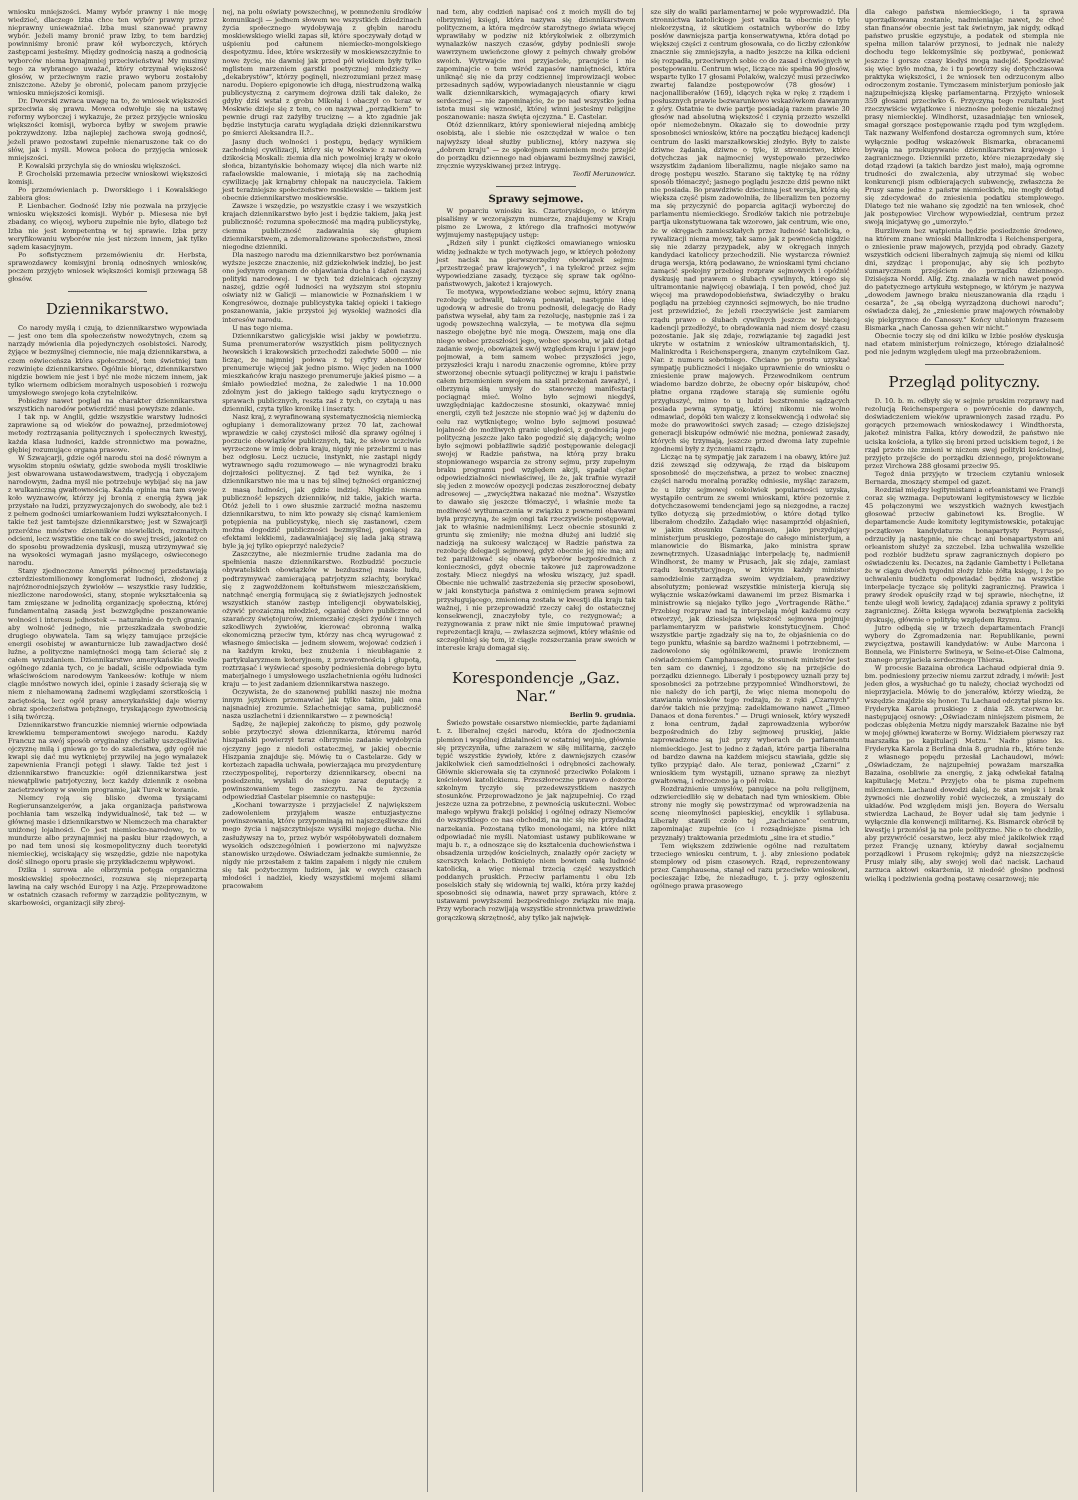wniosku mniejszości. Mamy wybór prawny i nie mogę wiedzieć, dlaczego Izba chce ten wybór prawny przez nieprawny unieważniać. Izba musi szanować prawny wybór. Jeżeli mamy bronić praw Izby, to tem bardziej powinniśmy bronić praw kół wyborczych, których zastępcami jesteśmy. Między godnością naszą a godnością wyborców niema bynajmniej przeciwieństwa! My musimy tego za wybranego uważać, który otrzymał większość głosów, w przeciwnym razie prawo wyboru zostałoby zniszczone. Ażeby je obronić, polecam panom przyjęcie wniosku mniejszości komisji.
Dr. Dworski zwraca uwagę na to, że wniosek większości sprzeciwia się prawu. Mowca odwołuje się na ustawę reformy wyborczej i wykazuje, że przez przyjęcie wniosku większości komisji, wyborca byłby w swojem prawie pokrzywdzony. Izba najlepiej zachowa swoją godność, jeżeli prawo pozostawi zupełnie nienaruszone tak co do słów, jak i myśli. Mowca poleca do przyjęcia wniosek mniejszości.
P. Kowalski przychyla się do wniosku większości.
P. Grocholski przemawia przeciw wnioskowi większości komisji.
Po przemówieniach p. Dworskiego i i Kowalskiego zabiera głos:
P. Lienbacher. Godność Izby nie pozwala na przyjęcie wniosku większości komisji. Wybór p. Miesesa nie był zbadany, co więcej, wyboru zupełnie nie było, dlatego też Izba nie jest kompetentną w tej sprawie. Izba przy weryfikowaniu wyborów nie jest niczem innem, jak tylko sądem kasacyjnym.
Po sofistycznem przemówieniu dr. Herbsta, sprawozdawcy komisyjni bronią odnośnych wniosków, poczem przyjęto wniosek większości komisji przewagą 58 głosów.
Dziennikarstwo.
Co narody myślą i czują, to dziennikarstwo wypowiada — jest ono tem dla społeczeństw nowożytnych, czem są narządy mówienia dla pojedynczych osobistości. Narody, żyjące w bezmyślnej ciemnocie, nie mają dziennikarstwa, a czem oświeceńsza która społeczność, tem świetniej tam rozwinięte dziennikarstwo. Ogólnie biorąc, dziennikarstwo nigdzie bowiem nie jest i być nie może niczem innem, jak tylko wiernem odbiciem moralnych usposobień i rozwoju umysłowego swojego koła czytelników.
Pobieżny nawet pogląd na charakter dziennikarstwa wszystkich narodów potwierdzić musi powyższe zdanie.
I tak np. w Anglii, gdzie wszystkie warstwy ludności zaprawione są od wieków do poważnej, przedmiotowej metody roztrząsania politycznych i społecznych kwestyj, każda klasa ludności, każde stronnictwo ma poważne, głębiej rozumujące organa prasowe.
W Szwajcarji, gdzie ogół narodu stoi na dość równym a wysokim stopniu oświaty, gdzie swoboda myśli troskliwie jest obwarowana ustawodawstwem, tradycją i obyczajem narodowym, żadna myśl nie potrzebuje wybijać się na jaw z wulkaniczną gwałtownością. Każda opinia ma tam swoje koło wyznawców, którzy jej bronią z energią żywą jak przystało na ludzi, przyzwyczajonych do swobody, ale też i z pełnem godności umiarkowaniem ludzi wykształconych. I takie też jest tamtejsze dziennikarstwo; jest w Szwajcarji przeróżne mnóstwo dzienników niewielkich, rozmaitych odcieni, lecz wszystkie one tak co do swej treści, jakoteż co do sposobu prowadzenia dyskusji, muszą utrzymywać się na wysokości wymagań jasno myślącego, oświeconego narodu.
Stany zjednoczone Ameryki północnej przedstawiają czterdziestomilionowy konglomerat ludności, złożonej z najróżnorodniejszych żywiołów — wszystkie rasy ludzkie, niezliczone narodowości, stany, stopnie wykształcenia są tam zmięszane w jednolitą organizację społeczną, której fundamentalną zasadą jest bezwzględne poszanowanie wolności i interesu jednostek — naturalnie do tych granic, aby wolność jednego, nie przeszkadzała swobodzie drugiego obywatela. Tam są więzy tamujące przejście energii osobistej w awanturnicze lub zawadjactwo dość luźne, a polityczne namiętności mogą tam ścierać się z całem wyuzdaniem. Dziennikarstwo amerykańskie wedle ogólnego zdania tych, co je badali, ściśle odpowiada tym właściwościom narodowym Yankeesów: kotłuje w niem ciągle mnóstwo nowych idei, opinie i zasady ścierają się w niem z niehamowaną żadnemi względami szorstkością i zaciętością, lecz ogół prasy amerykańskiej daje wierny obraz społeczeństwa potężnego, tryskającego żywotnością i siłą twórczą.
Dziennikarstwo francuzkie niemniej wiernie odpowiada krewkiemu temperamentowi swojego narodu. Każdy Francuz na swój sposób oryginalny chciałby uszczęśliwiać ojczyznę milą i gniewa go to do szaleństwa, gdy ogół nie kwapi się dać mu wytkniętej przywilej na jego wynalazek zapewnienia Francji potęgi i sławy. Takie też jest i dziennikarstwo francuzkie: ogół dziennikarstwa jest niewątpliwie patrjotyczny, lecz każdy dziennik z osobna zacietrzewiony w swoim programie, jak Turek w koranie.
Niemcy roją się blisko dwoma tysiącami Regierunsanzeigerów, a jaka organizacja państwowa pochłania tam wszelką indywidualność, tak też — w głównej masie i dziennikarstwo w Niemczech ma charakter uniżonej lojalności. Co jest niemiecko-narodowe, to w mundurze albo przynajmniej na pasku biur rządowych, a po nad tem unosi się kosmopolityczny duch teoretyki niemieckiej, wciskający się wszędzie, gdzie nie napotyka dość silnego oporu prasie się przykładczemu wpływowi.
Dzika i surowa ale olbrzymia potęga organiczna moskiewskiej społeczności, rozsuwa się nieprzepartą lawiną na cały wschód Europy i na Azję. Przeprowadzone w ostatnich czasach reformy w zarządzie politycznym, w skarbowości, organizacji siły zbroj-
nej, na polu oświaty powszechnej, w pomnożeniu środków komunikacji — jednem słowem we wszystkich dziedzinach życia społecznego wydobywają z głębin narodu moskiewskiego wielki zapas sił, które spoczywały dotąd w uśpieniu pod całunem niemiecko-mongolskiego despotyzmu. Idee, które wskrzesiły w moskiewszczyźnie to nowe życie, nie dawniej jak przed pół wiekiem były tylko mglistem marzeniem garstki poetycznej młodzieży — „dekabrystów“, którzy poginęli, niezrozumiani przez masę narodu. Dopiero epigonowie ich długą, niestrudzoną walką publicystyczną z carymem dojrowa dzili tak daleko, że gdyby dziś wstał z grobu Mikołaj i obaczył co teraz w Moskwie dzieje się z tem, co on nazywał „porządkiem“ to pewnie drugi raz zażyłby truciznę — a kto zgadnie jak będzie instytucja caratu wyglądała dzięki dziennikarstwu po śmierci Aleksandra II.?..
Jasny duch wolności i postępu, będący wynikiem zachodniej cywilizacji, który się w Moskwie z narodową dzikością Moskali: ziemia dla nich powolniej krąży w około słońca, bizantyńskie bohomazy więcej dla nich warte niż rafaelowskie malowanie, i miotają się na zachodnią cywilizację jak krnąbrny chłopak na nauczyciela. Takiem jest teraźniejsze społeczeństwo moskiewskie — takiem jest obecnie dziennikarstwo moskiewskie.
Zawsze i wszędzie, po wszystkie czasy i we wszystkich krajach dziennikarstwo było jest i będzie takiem, jaką jest publiczność: rozumna społeczność ma mądrą publicystykę, ciemna publiczność zadawalnia się głupiem dziennikarstwem, a zdemoralizowane społeczeństwo, znosi niegodne dzienniki.
Dla naszego narodu ma dziennikarstwo bez porównania wyższe jeszcze znaczenie, niż gdziekolwiek indziej, bo jest ono jedynym organem do objawiania ducha i dążeń naszej polityki narodowej. I w tych też dzielnicach ojczyzny naszej, gdzie ogół ludności na wyższym stoi stopniu oświaty niż w Galicji — mianowicie w Poznańskiem i w Kongresówce, doznaje publicystyka takiej opieki i takiego poszanowania, jakie przystoi jej wysokiej ważności dla interesów narodu.
U nas tego niema.
Dziennikarstwo galicyjskie wisi jakby w powietrzu. Suma prenumeratorów wszystkich pism politycznych lwowskich i krakowskich przechodzi zaledwie 5000 — nie licząc, że najmniej połowa z tej cyfry abonentów prenumeruje więcej jak jedno pismo. Więc jeden na 1000 mieszkańców kraju naszego prenumeruje jakieś pismo — a śmiało powiedzieć można, że zaledwie 1 na 10.000 zdolnym jest do jakiego takiego sądu krytycznego o sprawach publicznych, reszta zaś z tych, co czytają u nas dzienniki, czyta tylko kronikę i inseraty.
Nasz kraj, z wyrafinowaną systematycznością niemiecką ogłupiany i demoralizowany przez 70 lat, zachował wprawdzie w całej czystości miłość dla sprawy ogólnej i poczucie obowiązków publicznych, tak, że słowo uczciwie wyrzeczone w imię dobra kraju, nigdy nie przebrzmi u nas bez odgłosu. Lecz uczucie, instynkt, nie zastąpi nigdy wytrawnego sądu rozumowego — nie wynagrodzi braku dojrzałości politycznej. Z tąd też wynika, że i dziennikarstwo nie ma u nas tej silnej tężności organicznej z masą ludności, jak gdzie indziej. Nigdzie niema publiczność lepszych dzienników, niż takie, jakich warta. Otóż jeżeli to i owo słusznie zarzucić można naszemu dziennikarstwu, to nim kto poważy się cisnąć kamieniem potępienia na publicystykę, niech się zastanowi, czem można dogodzić publiczności bezmyślnej, goniącej za efektami lekkiemi, zadawalniającej się lada jaką strawą byle ją jej tylko opieprzyć należycie?
Zaszczytne, ale niezmiernie trudne zadania ma do spełnienia nasze dziennikarstwo. Rozbudzić poczucie obywatelskich obowiązków w bezdusznej masie ludu, podtrzymywać zamierającą patrjotyzm szlachty, borykać się z zagwożdżonem kołtuństwem mieszczańskiem, natchnąć energią formującą się z światlejszych jednostek wszystkich stanów zastęp inteligencji obywatelskiej, ożywić prozaiczną młodzież, oganiać dobro publiczne od szarańczy świętojurców, zniemczałej części żydów i innych szkodliwych żywiołów, kierować obronną walką ekonomiczną przeciw tym, którzy nas chcą wyrugować z własnego śmieciska — jednem słowem, wojować codzień i na każdym kroku, bez znużenia i nieubłaganie z partykularyzmem koteryjnem, z przewrotnością i głupotą, roztrząsać i wyświecać sposoby podniesienia dobrego bytu materjalnego i umysłowego uszlachetnienia ogółu ludności kraju — to jest zadaniem dziennikarstwa naszego.
Oczywista, że do szanownej publiki naszej nie można innym językiem przemawiać jak tylko takim, jaki ona najsnadniej zrozumie. Szlachetniejąc sama, publiczność nasza uszlachetni i dziennikarstwo — z pewnością!
Sądzę, że najlepiej zakończę to pismo, gdy pozwolę sobie przytoczyć słowa dziennikarza, któremu naród hiszpański powierzył teraz olbrzymie zadanie wydobycia ojczyzny jego z niedoli ostatecznej, w jakiej obecnie Hiszpania znajduje się. Mówię tu o Castelarze. Gdy w kortezach zapadła uchwała, powierzająca mu prezydenturę rzeczypospolitej, reporterzy dziennikarscy, obecni na posiedzeniu, wysłali do niego zaraz deputację z powinszowaniem tego zaszczytu. Na te życzenia odpowiedział Castelar pisemnie co następuje:
„Kochani towarzysze i przyjaciele! Z największem zadowoleniem przyjąłem wasze entuzjastyczne powinszowania, które przypominają mi najszczęśliwsze dni mego życia i najszczytniejsze wysiłki mojego ducha. Nie zasłużywszy na to, przez wybór współobywateli doznałem wysokich odszczególnień i powierzono mi najwyższe stanowisko urzędowe. Oświadczam jednakże sumiennie, że nigdy nie przestałem z takim zapałem i nigdy nie czułem się tak pożytecznym ludziom, jak w owych czasach młodości i nadziei, kiedy wszystkiemi mojemi siłami pracowałem
nad tem, aby codzień napisać coś z moich myśli do tej olbrzymiej księgi, która nazywa się dziennikarstwem politycznem, a która mędrców starożytnego świata więcej wprawiłaby w podziw niż którykolwiek z olbrzymich wynalazków naszych czasów, gdyby podnieśli swoje wawrzynem uwieńczone głowy z pełnych chwały grobów swoich. Wytrwajcie moi przyjaciele, pracujcie i nie zapominajcie o tem wśród zapasów namiętności, która uniknąć się nie da przy codziennej improwizacji wobec przesadnych sądów, wypowiadanych nieustannie w ciągu walk dziennikarskich, wymagających ofiary krwi serdecznej — nie zapominajcie, że po nad wszystko jedna istota musi się wznosić, której winni jesteśmy religijne poszanowanie: nasza święta ojczyzna.“ E. Castelar.
Otóż dziennikarz, który sponiewierał niejedną ambicję osobistą, ale i siebie nie oszczędzał w walce o ten najwyższy ideał służby publicznej, który nazywa się „dobrem kraju“ — ze spokojnem sumieniem może przejść do porządku dziennego nad objawami bezmyślnej zawiści, zręcznie wyzyskiwanej przez intrygę.
Teofil Merunowicz.
Sprawy sejmowe.
W poparciu wniosku ks. Czartoryskiego, o którym pisaliśmy w wczorajszym numerze, znajdujemy w Kraju pismo ze Lwowa, z którego dla trafności motywów wyjmujemy następujący ustęp:
„Rdzeń siły i punkt ciężkości omawianego wniosku widzę jednakże w tych motywach jego, w których położony jest nacisk na pierwszorzędny obowiązek sejmu: „przestrzegać praw krajowych“, i na tylekroć przez sejm wypowiedziane zasady, tyczące się spraw tak ogólno-państwowych, jakoteż i krajowych.
Te motywa, wypowiedziane wobec sejmu, który znaną rezolucję uchwalił, takową ponawiał, następnie ideę ugodową w adresie do tronu podnosił, delegację do Rady państwa wysełał, aby tam za rezolucję, następnie zaś i za ugodę powszechną walczyła, — te motywa dla sejmu naszego obojętne być nie mogą. Owszem, mają one dla niego wobec przeszłości jego, wobec sposobu, w jaki dotąd zadanie swoje, obowiązek swój względem kraju i praw jego pojmował, a tem samem wobec przyszłości jego, przyszłości kraju i narodu znaczenie ogromne, które przy stworzonej obecnie sytuacji politycznej w kraju i państwie całem brzemieniem swojem na szali przekonań zaważyć, i olbrzymią siłą umysły do stanowczej manifestacji pociągnąć mieć. Wolno było sejmowi niegdyś, uwzględniając każdoczesne stosunki, okazywać mniej energii, czyli też jeszcze nie stopnio wać jej w dążeniu do celu raz wytkniętego; wolno było sejmowi posuwać lojalność do możliwych granic uległości, z godnością jego polityczną jeszcze jako tako pogodzić się dających; wolno było sejmowi pobłażliwie sądzić postępowanie delegacji swojej w Radzie państwa, na którą przy braku stopniowanego wsparcia ze strony sejmu, przy zupełnym braku programu pod względem akcji, spadał ciężar odpowiedzialności niewłaściwej, ile że, jak trafnie wyraził się jeden z mowców opozycji podczas zeszłorocznej debaty adresowej — „zwyciężtwa nakazać nie można“. Wszystko to dawało się jeszcze tłómaczyć, i właśnie może ta możliwość wytłumaczenia w związku z pewnemi obawami była przyczyną, że sejm ongi tak rzeczywiście postępował, jak to właśnie nadmieniliśmy. Lecz obecnie stosunki z gruntu się zmieniły; nie można dłużej ani ludzić się nadzieją na sukcesy walczącej w Radzie państwa za rezolucję delegacji sejmowej, gdyż obecnie jej nie ma; ani też paraliżować się obawą wyborów bezpośrednich z konieczności, gdyż obecnie takowe już zaprowadzone zostały. Miecz niegdyś na włosku wiszący, już spadł. Obecnie nie uchwalić zastrzeżenia się przeciw sposobowi, w jaki konstytucja państwa z ominięciem prawa sejmowi przysługującego, zmienioną została w kwestji dla kraju tak ważnej, i nie przeprowadzić rzeczy całej do ostatecznej konsekwencji, znaczyłoby tyle, co rezygnować; a rezygnowania z praw nikt nie śmie imputować prawnej reprezentacji kraju, — zwłaszcza sejmowi, który właśnie od szczególniej się tem, iż ciągle rozszerzania praw swoich w interesie kraju domagał się.
Korespondencje „Gaz. Nar.“
Berlin 9. grudnia.
Świeżo powstałe cesarstwo niemieckie, parte żądaniami t. z. liberalnej części narodu, która do zjednoczenia plemion i wspólnej działalności w ostatniej wojnie, głównie się przyczyniła, ufne zarazem w siłę militarną, zaczęło tępić wszystkie żywioły, które z dawniejszych czasów jakikolwiek cień samodzielności i odrębności zachowały. Głównie skierowała się ta czynność przeciwko Polakom i kościołowi katolickiemu. Przeszłoroczne prawo o dozorze szkolnym tyczyło się przedewszystkiem naszych stosunków. Przeprowadzono je jak najzupełniej. Co rząd jeszcze uzna za potrzebne, z pewnością uskuteczni. Wobec małego wpływu frakcji polskiej i ogólnej odrazy Niemców do wszystkiego co nas obchodzi, na nic się nie przydadzą narzekania. Pozostaną tylko monologami, na które nikt odpowiadać nie myśli. Natomiast ustawy publikowane w maju b. r., a odnoszące się do kształcenia duchowieństwa i obsadzenia urzędów kościelnych, znalazły opór zacięty w szerszych kołach. Dotknięto niem bowiem całą ludność katolicką, a więc niemal trzecią część wszystkich poddanych pruskich. Przeciw parlamentu i obu Izb poselskich stały się widownią tej walki, która przy każdej sposobności się odnawia, nawet przy sprawach, które z ustawami powyższemi bezpośredniego związku nie mają. Przy wyborach rozwijają wszystkie stronnictwa prawdziwie gorączkową skrzętność, aby tylko jak najwięk-
sze siły do walki parlamentarnej w pole wyprowadzić. Dla stronnictwa katolickiego jest walka ta obecnie o tyle niekorzystną, iż skutkiem ostatnich wyborów do Izby posłów dawniejsza partja konserwatywna, która dotąd po większej części z centrum głosowała, co do liczby członków znacznie się zmniejszyła, a nadto jeszcze na kilka odcieni się rozpadła, przeciwnych sobie co do zasad i chwiejnych w postępowaniu. Centrum więc, liczące nie spełna 90 głosów, wsparte tylko 17 głosami Polaków, walczyć musi przeciwko zwartej falandze postępowców (78 głosów) i nacjonalliberałów (169), idących ręka w rękę z rządem i posłusznych prawie bezwarunkowo wskazówkom dawanym z góry. Ostatnie te dwie partje posiadają razem prawie 30 głosów nad absolutną większość i czynią przezto wszelki opór niemożebnym. Okazało się to dowodnie przy sposobności wniosków, które na początku bieżącej kadencji centrum do laski marszałkowskiej złożyło. Były to zaiste dziwne żądania, dziwne o tyle, iż stronnictwo, które dotychczas jak najmocniej występowało przeciwko wszystkim żądaniom liberalizmu, nagle niejako samo na drogę postępu weszło. Starano się taktykę tę na różny sposób tłómaczyć; jasnego poglądu jeszcze dziś pewno nikt nie posiada. Bo prawdziwie dziecinną jest wersja, którą się większa część pism zadowolniła, że liberalizm ten pozorny ma się przyczynić do poparcia agitacji wyborczej do parlamentu niemieckiego. Środków takich nie potrzebuje partja ukonstytuowana tak wzorowo, jak centrum, wie ono, że w okręgach zamieszkałych przez ludność katolicką, o rywalizacji niema mowy, tak samo jak z pewnością nigdzie się nie zdarzy przypadek, aby w okręgach innych kandydaci katoliccy przechodzili. Nie wystarcza również druga wersja, którą podawano, że wnioskami tymi chciano zamącić spokojny przebieg rozpraw sejmowych i opóźnić dyskusję nad prawem o ślubach cywilnych, którego się ultramontanie najwięcej obawiają. I ten powód, choć już więcej ma prawdopodobieństwa, świadczyłby o braku poglądu na przebieg czynności sejmowych, bo nie trudno jest przewidzieć, że jeżeli rzeczywiście jest zamiarem rządu prawo o ślubach cywilnych jeszcze w bieżącej kadencji przedłożyć, to obrądowania nad niem dosyć czasu pozostanie. Jak się zdaje, rozwiązanie tej zagadki jest ukryte w ostatnim z wniosków ultramontańskich, tj. Malinkrodta i Reichenspergera, znanym czytelnikom Gaz. Nar. z numeru sobotniego. Chciano po prostu uzyskać sympatję publiczności i niejako uprawnienie do wniosku o zniesienie praw majowych. Przewodnikom centrum wiadomo bardzo dobrze, że obecny opór biskupów, choć płatne organa rządowe starają się sumienie ogółu przygłuszyć, mimo to u ludzi bezstronnie sądzących posiada pewną sympatję, której nikomu nie wolno odmawiać, dopóki ten walczy z konsekwencją i odwołać się może do prawowitości swych zasad; — czego dzisiejszej generacji biskupów odmówić nie można, ponieważ zasady, których się trzymają, jeszcze przed dwoma laty zupełnie zgodnemi były z życzeniami rządu.
Licząc na tę sympatję jak zarazem i na obawy, które już dziś zewsząd się odzywają, że rząd da biskupom sposobność do męczeństwa, a przez to wobec znacznej części narodu moralną porażkę odniesie, myśląc zarazem, że u Izby sejmowej cokolwiek popularności uzyska, wystąpiło centrum ze swemi wnioskami, które pozornie z dotychczasowemi tendencjami jego są niezgodne, a raczej tylko dotyczą się przedmiotów, o które dotąd tylko liberałom chodziło. Zażądało więc nasamprzód objaśnień, w jakim stosunku Camphausen, jako prezydujący ministerjum pruskiego, pozostaje do całego ministerjum, a mianowicie do Bismarka, jako ministra spraw zewnętrznych. Uzasadniając interpelację tę, nadmienił Windhorst, że mamy w Prusach, jak się zdaje, zamiast rządu konstytucyjnego, w którym każdy minister samodzielnie zarządza swoim wydziałem, prawdziwy absolutyzm; ponieważ wszystkie ministerja kierują się wyłącznie wskazówkami dawanemi im przez Bismarka i ministrowie są niejako tylko jego „Vortragende Räthe.“ Przebieg rozpraw nad tą interpelają mógł każdemu oczy otworzyć, jak dziesiejsza większość sejmowa pojmuje parlamentaryzm w państwie konstytucyjnem. Choć wszystkie partje zgadzały się na to, że objaśnienia co do tego punktu, właśnie są bardzo ważnemi i potrzebnemi, — zadowolono się ogólnikowemi, prawie ironicznem oświadczeniem Camphausena, że stosunek ministrów jest ten sam co dawniej, i zgodzono się na przejście do porządku dziennego. Liberały i postępowcy uznali przy tej sposobności za potrzebne przypomnieć Windhorstowi, że nie należy do ich partji, że więc niema monopolu do stawiania wniosków tego rodzaju, że z ręki „Czarnych“ darów takich nie przyjmą: zadeklamowano nawet „Timeo Danaos et dona ferentes.“ — Drugi wniosek, który wyszedł z łona centrum, żądał zaprowadzenia wyborów bezpośrednich do Izby sejmowej pruskiej, jakie zaprowadzone są już przy wyborach do parlamentu niemieckiego. Jest to jedno z żądań, które partja liberalna od bardzo dawna na każdem miejscu stawiała, gdzie się tylko przypiąć dało. Ale teraz, ponieważ „Czarni“ z wnioskiem tym wystąpili, uznano sprawę za niezbyt gwałtowną, i odroczono ją o pół roku.
Rozdrażnienie umysłów, panujące na polu religijnem, odzwierciedliło się w debatach nad tym wnioskiem. Obie strony nie mogły się powstrzymać od wprowadzenia na scenę nieomylności papieskiej, encyklik i syllabusa. Liberały stawili czoło tej „zachciance“ centrum, zapominając zupełnie (co i rozsądniejsze pisma ich przyznały) traktowania przedmiotu „sine ira et studio.“
Tem większem zdziwienie ogólne nad rezultatem trzeciego wniosku centrum, t. j. aby zniesiono podatek stemplowy od pism czasowych. Rząd, reprezentowany przez Camphausena, stanął od razu przeciwko wnioskowi, pocieszając Izbę, że niezadługo, t. j. przy ogłoszeniu ogólnego prawa prasowego
dla całego państwa niemieckiego, i ta sprawa uporządkowaną zostanie, nadmieniając nawet, że choć stan finansów obecnie jest tak świetnym, jak nigdy, odkąd państwo pruskie egzystuje, a podatek od stempla nie spełna milion talarów przynosi, to jednak nie należy dochodu tego lekkomyślnie się pozbywać, ponieważ jeszcze i gorsze czasy kiedyś mogą nadejść. Spodziewać się więc było można, że i tu powtórzy się dotychczasowa praktyka większości, i że wniosek ten odrzuconym albo odroczonym zostanie. Tymczasem ministerjum poniosło jak najzupełniejszą klęskę parlamentarną. Przyjęto wniosek 359 głosami przeciwko 6. Przyczyną tego rezultatu jest rzeczywiście wyjątkowe i nieznośne położenie niezależnej prasy niemieckiej. Windhorst, uzasadniając ten wniosek, smagał gorszące postępowanie rządu pod tym względem. Tak nazwany Welfenfond dostarcza ogromnych sum, które wyłącznie podług wskazówek Bismarka, obracanemi bywają na przekupywanie dziennikarstwa krajowego i zagranicznego. Dzienniki przeto, które niezaprzedały się dotąd rządowi (a takich bardzo jest mało), mają ogromne trudności do zwalczenia, aby utrzymać się wobec konkurencji pism odbierających subwencję, zwłaszcza że Prusy same jedne z państw niemieckich, nie mogły dotąd się zdecydować do zniesienia podatku stemplowego. Dlatego też nie wahano się zgodzić na ten wniosek, choć jak postępowiec Virchow wypowiedział, centrum przez swoją inicjatywę go „umorzyło.“
Burzliwem bez wątpienia będzie posiedzenie środowe, na którem znane wnioski Mallinkrodta i Reichenspergera, o zniesienie praw majowych, przyjdą pod obrady. Gazety wszystkich odcieni liberalnych zajmują się niemi od kilku dni, szydząc i proponując, aby się ich pozbyto sumarycznem przejściem do porządku dziennego. Dzisiejsza Nordd. Allg. Ztg. znalazła w nich nawet powód do patetycznego artykułu wstępnego, w którym je nazywa „dowodem jawnego braku nieuszanowania dla rządu i cesarza“, że „są obelgą wyrządzoną duchowi narodu“; oświadcza dalej, że „zniesienie praw majowych równałoby się pielgrzymce do Canossy.“ Końcy ulubionym frazesem Bismarka „nach Canossa gehen wir nicht.“
Obecnie toczy się od dni kilku w Izbie posłów dyskusja nad etatem ministerjum rolniczego, którego działalność pod nie jednym względem uległ ma przeobrażeniom.
Przegląd polityczny.
D. 10. b. m. odbyły się w sejmie pruskim rozprawy nad rezolucją Reichenspergera o powrócenie do dawnych, doświadczeniem wieków uprawnionych zasad rządu. Po gorących przemowach wnioskodawcy i Windthorsta, jakoteż ministra Falka, który dowodził, że państwo nie uciska kościoła, a tylko się broni przed uciskiem tegoż, i że rząd przeto nie zmieni w niczem swej polityki kościelnej, przyjęto przejście do porządku dziennego, projektowane przez Virchowa 288 głosami przeciw 95.
Tegoż dnia przyjęto w trzeciem czytaniu wniosek Bernarda, znoszący stempel od gazet.
Rozdział między legitymistami a orleanistami we Francji coraz się wzmaga. Deputowani legitymistowscy w liczbie 45 połączonymi we wszystkich ważnych kwestjach głosować przeciw gabinetowi ks. Broglie. W departamencie Aude komitety legitymistowskie, potakując początkowo kandydaturze bonapartysty Peyrussé, odrzuciły ją następnie, nie chcąc ani bonapartystom ani orleanistom służyć za szczebel. Izba uchwaliła wszelkie pod rozbiór budżetu spraw zagranicznych dopiero po oświadczeniu ks. Decazes, na żądanie Gambetty i Pelletana że w ciągu dwóch tygodni złoży Izbie żółtą księgę, i że po uchwaleniu budżetu odpowiadać będzie na wszystkie interpelacje tyczące się polityki zagranicznej. Prawica i prawy środek opuściły rząd w tej sprawie, niechętne, iż tenże uległ woli lewicy, żądającej zdania sprawy z polityki zagranicznej. Żółta księga wywoła bezwątpienia zaciekłą dyskusję, głównie o politykę względem Rzymu.
Jutro odbędą się w trzech departamentach Francji wybory do Zgromadzenia nar. Republikanie, pewni zwycięztwa, postawili kandydatów: w Aube Marcona i Bonnela, we Finisterre Swineya, w Seine-et-Oise Calmona, znanego przyjaciela serdecznego Thiersa.
W procesie Bazaina obrońca Lachaud odpierał dnia 9. bm. podniesiony przeciw niemu zarzut zdrady, i mówił: Jest jeden głos, a wysłuchać go tu należy, chociaż wychodzi od nieprzyjaciela. Mówię to do jenerałów, którzy wiedzą, że wszędzie znajdzie się honor. Tu Lachaud odczytał pismo ks. Fryderyka Karola pruskiego z dnia 28. czerwca br. następującej osnowy: „Oświadczam niniejszem pismem, że podczas oblężenia Metzu nigdy marszałek Bazaine nie był w mojej głównej kwaterze w Borny. Widziałem pierwszy raz marszałka po kapitulacji Metzu.“ Nadto pismo ks. Fryderyka Karola z Berlina dnia 8. grudnia rb., które tenże z własnego popędu przesłał Lachaudowi, mówi: „Oświadczam, że najzupełniej poważam marszałka Bazaina, osobliwie za energię, z jaką odwlekał fatalną kapitulację Metzu.“ Przyjęto oba te pisma zupełnem milczeniem. Lachaud dowodzi dalej, że stan wojsk i brak żywności nie dozwoliły robić wycieczek, a zmuszały do układów. Pod względem misji jen. Boyera do Wersalu stwierdza Lachaud, że Boyer udał się tam jedynie i wyłącznie dla konwencji militarnej. Ks. Bismarck obrócił tę kwestję i przeniósł ją na pole polityczne. Nie o to chodziło, aby przywrócić cesarstwo, lecz aby mieć jakikolwiek rząd przez Francję uznany, któryby dawał socjalnemu porządkowi i Prusom rękojmię; gdyż na niezszczęście Prusy miały siłę, aby swojej woli dać nacisk. Lachaud zarzuca aktowi oskarżenia, iż niedość głośno podnosi wielką i podziwienia godną postawę cesarzowej; nie